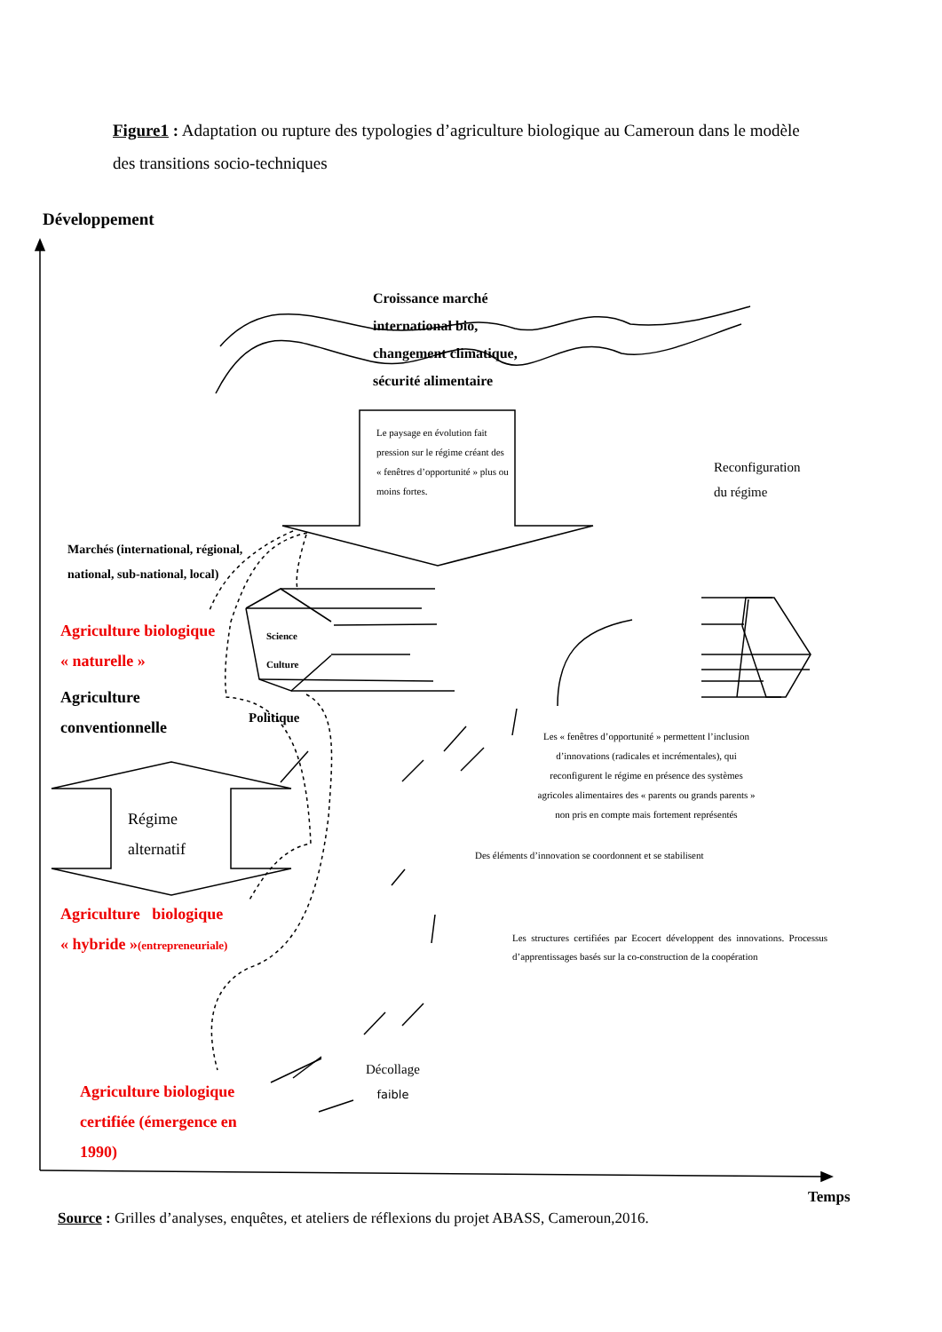Figure1 : Adaptation ou rupture des typologies d’agriculture biologique au Cameroun dans le modèle des transitions socio-techniques
Développement
Croissance marché international bio, changement climatique, sécurité alimentaire
Le paysage en évolution fait pression sur le régime créant des « fenêtres d’opportunité » plus ou moins fortes.
Reconfiguration
du régime
Marchés (international, régional,
national, sub-national, local)
Agriculture biologique
« naturelle »
Agriculture
conventionnelle
Science
Culture
Politique
Les « fenêtres d’opportunité » permettent l’inclusion d’innovations (radicales et incrémentales), qui reconfigurent le régime en présence des systèmes agricoles alimentaires des « parents ou grands parents » non pris en compte mais fortement représentés
Régime
alternatif
Des éléments d’innovation se coordonnent et se stabilisent
Agriculture biologique
« hybride »(entrepreneuriale)
Les structures certifiées par Ecocert développent des innovations. Processus d’apprentissages basés sur la co-construction de la coopération
Décollage
faible
Agriculture biologique
certifiée (émergence en
1990)
Temps
Source : Grilles d’analyses, enquêtes, et ateliers de réflexions du projet ABASS, Cameroun,2016.